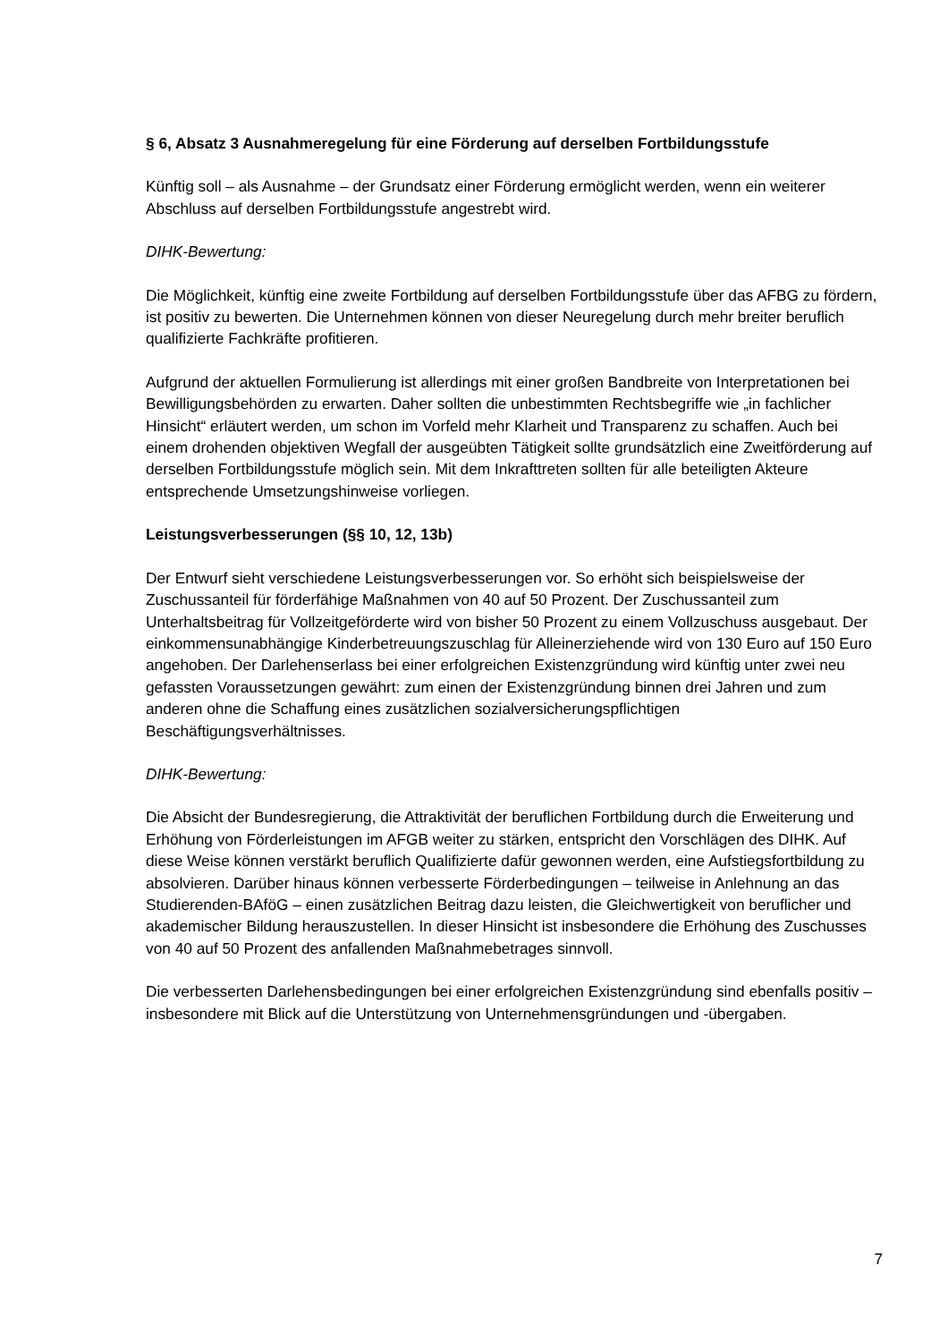§ 6, Absatz 3 Ausnahmeregelung für eine Förderung auf derselben Fortbildungsstufe
Künftig soll – als Ausnahme – der Grundsatz einer Förderung ermöglicht werden, wenn ein weiterer Abschluss auf derselben Fortbildungsstufe angestrebt wird.
DIHK-Bewertung:
Die Möglichkeit, künftig eine zweite Fortbildung auf derselben Fortbildungsstufe über das AFBG zu fördern, ist positiv zu bewerten. Die Unternehmen können von dieser Neuregelung durch mehr breiter beruflich qualifizierte Fachkräfte profitieren.
Aufgrund der aktuellen Formulierung ist allerdings mit einer großen Bandbreite von Interpretationen bei Bewilligungsbehörden zu erwarten. Daher sollten die unbestimmten Rechtsbegriffe wie „in fachlicher Hinsicht“ erläutert werden, um schon im Vorfeld mehr Klarheit und Transparenz zu schaffen. Auch bei einem drohenden objektiven Wegfall der ausgeübten Tätigkeit sollte grundsätzlich eine Zweitförderung auf derselben Fortbildungsstufe möglich sein. Mit dem Inkrafttreten sollten für alle beteiligten Akteure entsprechende Umsetzungshinweise vorliegen.
Leistungsverbesserungen (§§ 10, 12, 13b)
Der Entwurf sieht verschiedene Leistungsverbesserungen vor. So erhöht sich beispielsweise der Zuschussanteil für förderfähige Maßnahmen von 40 auf 50 Prozent. Der Zuschussanteil zum Unterhaltsbeitrag für Vollzeitgeförderte wird von bisher 50 Prozent zu einem Vollzuschuss ausgebaut. Der einkommensunabhängige Kinderbetreuungszuschlag für Alleinerziehende wird von 130 Euro auf 150 Euro angehoben. Der Darlehenserlass bei einer erfolgreichen Existenzgründung wird künftig unter zwei neu gefassten Voraussetzungen gewährt: zum einen der Existenzgründung binnen drei Jahren und zum anderen ohne die Schaffung eines zusätzlichen sozialversicherungspflichtigen Beschäftigungsverhältnisses.
DIHK-Bewertung:
Die Absicht der Bundesregierung, die Attraktivität der beruflichen Fortbildung durch die Erweiterung und Erhöhung von Förderleistungen im AFGB weiter zu stärken, entspricht den Vorschlägen des DIHK. Auf diese Weise können verstärkt beruflich Qualifizierte dafür gewonnen werden, eine Aufstiegsfortbildung zu absolvieren. Darüber hinaus können verbesserte Förderbedingungen – teilweise in Anlehnung an das Studierenden-BAföG – einen zusätzlichen Beitrag dazu leisten, die Gleichwertigkeit von beruflicher und akademischer Bildung herauszustellen. In dieser Hinsicht ist insbesondere die Erhöhung des Zuschusses von 40 auf 50 Prozent des anfallenden Maßnahmebetrages sinnvoll.
Die verbesserten Darlehensbedingungen bei einer erfolgreichen Existenzgründung sind ebenfalls positiv – insbesondere mit Blick auf die Unterstützung von Unternehmensgründungen und -übergaben.
7